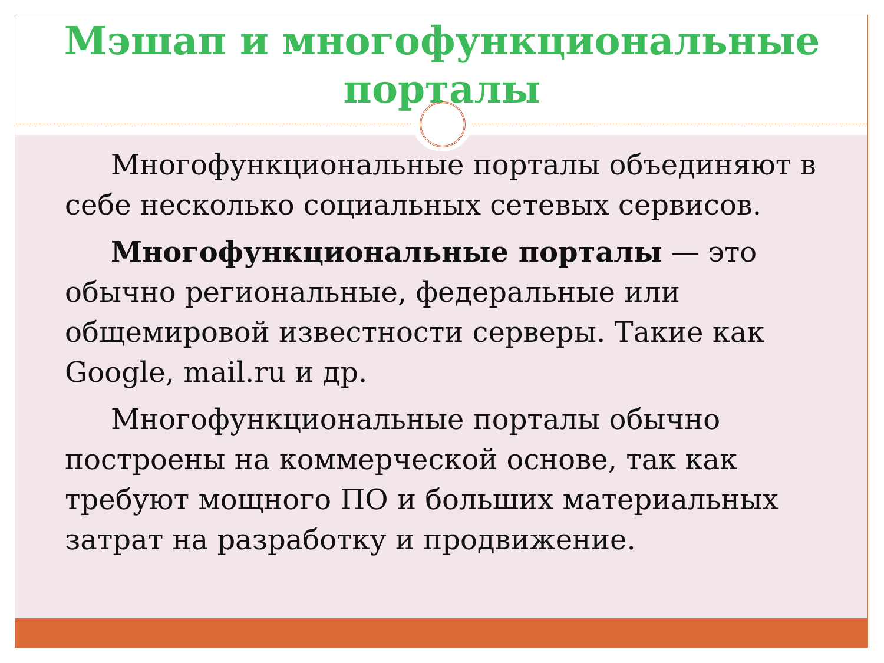Мэшап и многофункциональные
порталы
Многофункциональные порталы объединяют в себе несколько социальных сетевых сервисов.
Многофункциональные порталы — это обычно региональные, федеральные или общемировой известности серверы. Такие как Google, mail.ru и др.
Многофункциональные порталы обычно построены на коммерческой основе, так как требуют мощного ПО и больших материальных затрат на разработку и продвижение.